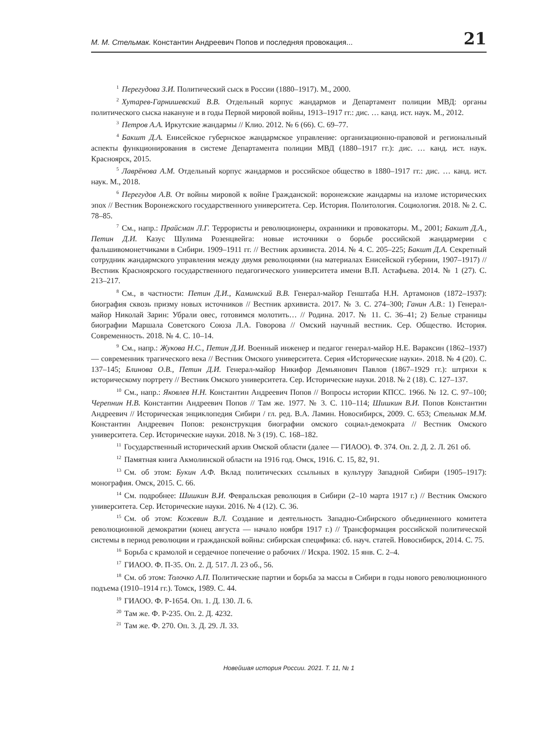М. М. Стельмак. Константин Андреевич Попов и последняя провокация... 21
<sup>1</sup> Перегудова З.И. Политический сыск в России (1880–1917). М., 2000.
<sup>2</sup> Хутарев-Гарнишевский В.В. Отдельный корпус жандармов и Департамент полиции МВД: органы политического сыска накануне и в годы Первой мировой войны, 1913–1917 гг.: дис. … канд. ист. наук. М., 2012.
<sup>3</sup> Петров А.А. Иркутские жандармы // Клио. 2012. № 6 (66). С. 69–77.
<sup>4</sup> Бакшт Д.А. Енисейское губернское жандармское управление: организационно-правовой и региональный аспекты функционирования в системе Департамента полиции МВД (1880–1917 гг.): дис. … канд. ист. наук. Красноярск, 2015.
<sup>5</sup> Лаврёнова А.М. Отдельный корпус жандармов и российское общество в 1880–1917 гг.: дис. … канд. ист. наук. М., 2018.
<sup>6</sup> Перегудов А.В. От войны мировой к войне Гражданской: воронежские жандармы на изломе исторических эпох // Вестник Воронежского государственного университета. Сер. История. Политология. Социология. 2018. № 2. С. 78–85.
<sup>7</sup> См., напр.: Прайсман Л.Г. Террористы и революционеры, охранники и провокаторы. М., 2001; Бакшт Д.А., Петин Д.И. Казус Шулима Розенцвейга: новые источники о борьбе российской жандармерии с фальшивомонетчиками в Сибири. 1909–1911 гг. // Вестник архивиста. 2014. № 4. С. 205–225; Бакшт Д.А. Секретный сотрудник жандармского управления между двумя революциями (на материалах Енисейской губернии, 1907–1917) // Вестник Красноярского государственного педагогического университета имени В.П. Астафьева. 2014. № 1 (27). С. 213–217.
<sup>8</sup> См., в частности: Петин Д.И., Каминский В.В. Генерал-майор Генштаба Н.Н. Артамонов (1872–1937): биография сквозь призму новых источников // Вестник архивиста. 2017. № 3. С. 274–300; Ганин А.В.: 1) Генерал-майор Николай Зарин: Убрали овес, готовимся молотить… // Родина. 2017. № 11. С. 36–41; 2) Белые страницы биографии Маршала Советского Союза Л.А. Говорова // Омский научный вестник. Сер. Общество. История. Современность. 2018. № 4. С. 10–14.
<sup>9</sup> См., напр.: Жукова Н.С., Петин Д.И. Военный инженер и педагог генерал-майор Н.Е. Вараксин (1862–1937) — современник трагического века // Вестник Омского университета. Серия «Исторические науки». 2018. № 4 (20). С. 137–145; Блинова О.В., Петин Д.И. Генерал-майор Никифор Демьянович Павлов (1867–1929 гг.): штрихи к историческому портрету // Вестник Омского университета. Сер. Исторические науки. 2018. № 2 (18). С. 127–137.
<sup>10</sup> См., напр.: Яковлев Н.Н. Константин Андреевич Попов // Вопросы истории КПСС. 1966. № 12. С. 97–100; Черепнин Н.В. Константин Андреевич Попов // Там же. 1977. № 3. С. 110–114; Шишкин В.И. Попов Константин Андреевич // Историческая энциклопедия Сибири / гл. ред. В.А. Ламин. Новосибирск, 2009. С. 653; Стельмак М.М. Константин Андреевич Попов: реконструкция биографии омского социал-демократа // Вестник Омского университета. Сер. Исторические науки. 2018. № 3 (19). С. 168–182.
<sup>11</sup> Государственный исторический архив Омской области (далее — ГИАОО). Ф. 374. Оп. 2. Д. 2. Л. 261 об.
<sup>12</sup> Памятная книга Акмолинской области на 1916 год. Омск, 1916. С. 15, 82, 91.
<sup>13</sup> См. об этом: Букин А.Ф. Вклад политических ссыльных в культуру Западной Сибири (1905–1917): монография. Омск, 2015. С. 66.
<sup>14</sup> См. подробнее: Шишкин В.И. Февральская революция в Сибири (2–10 марта 1917 г.) // Вестник Омского университета. Сер. Исторические науки. 2016. № 4 (12). С. 36.
<sup>15</sup> См. об этом: Кожевин В.Л. Создание и деятельность Западно-Сибирского объединенного комитета революционной демократии (конец августа — начало ноября 1917 г.) // Трансформация российской политической системы в период революции и гражданской войны: сибирская специфика: сб. науч. статей. Новосибирск, 2014. С. 75.
<sup>16</sup> Борьба с крамолой и сердечное попечение о рабочих // Искра. 1902. 15 янв. С. 2–4.
<sup>17</sup> ГИАОО. Ф. П-35. Оп. 2. Д. 517. Л. 23 об., 56.
<sup>18</sup> См. об этом: Толочко А.П. Политические партии и борьба за массы в Сибири в годы нового революционного подъема (1910–1914 гг.). Томск, 1989. С. 44.
<sup>19</sup> ГИАОО. Ф. Р-1654. Оп. 1. Д. 130. Л. 6.
<sup>20</sup> Там же. Ф. Р-235. Оп. 2. Д. 4232.
<sup>21</sup> Там же. Ф. 270. Оп. 3. Д. 29. Л. 33.
Новейшая история России. 2021. Т. 11, № 1